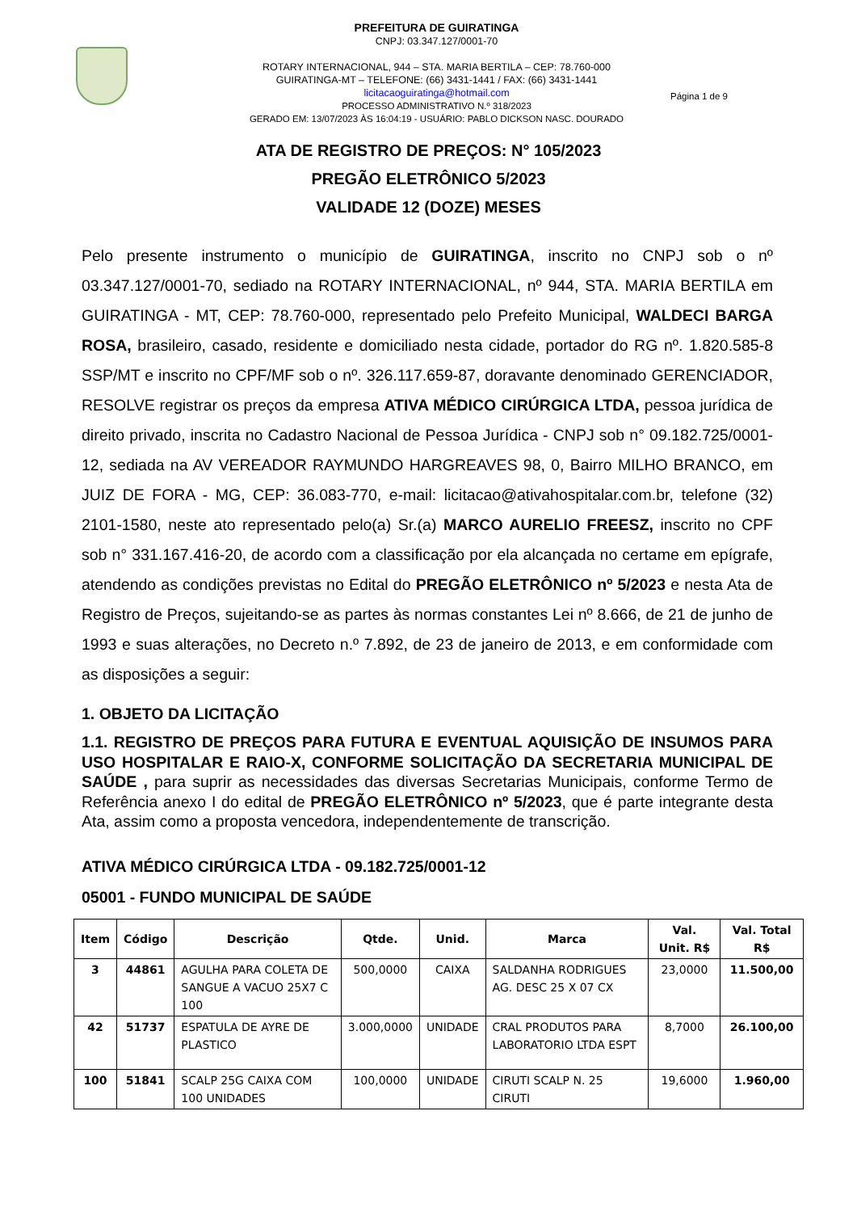PREFEITURA DE GUIRATINGA
CNPJ: 03.347.127/0001-70
ROTARY INTERNACIONAL, 944 – STA. MARIA BERTILA – CEP: 78.760-000
GUIRATINGA-MT – TELEFONE: (66) 3431-1441 / FAX: (66) 3431-1441
licitacaoguiratinga@hotmail.com
PROCESSO ADMINISTRATIVO N.º 318/2023
GERADO EM: 13/07/2023 ÀS 16:04:19 - USUÁRIO: PABLO DICKSON NASC. DOURADO
Página 1 de 9
ATA DE REGISTRO DE PREÇOS: N° 105/2023
PREGÃO ELETRÔNICO 5/2023
VALIDADE 12 (DOZE) MESES
Pelo presente instrumento o município de GUIRATINGA, inscrito no CNPJ sob o nº 03.347.127/0001-70, sediado na ROTARY INTERNACIONAL, nº 944, STA. MARIA BERTILA em GUIRATINGA - MT, CEP: 78.760-000, representado pelo Prefeito Municipal, WALDECI BARGA ROSA, brasileiro, casado, residente e domiciliado nesta cidade, portador do RG nº. 1.820.585-8 SSP/MT e inscrito no CPF/MF sob o nº. 326.117.659-87, doravante denominado GERENCIADOR, RESOLVE registrar os preços da empresa ATIVA MÉDICO CIRÚRGICA LTDA, pessoa jurídica de direito privado, inscrita no Cadastro Nacional de Pessoa Jurídica - CNPJ sob n° 09.182.725/0001-12, sediada na AV VEREADOR RAYMUNDO HARGREAVES 98, 0, Bairro MILHO BRANCO, em JUIZ DE FORA - MG, CEP: 36.083-770, e-mail: licitacao@ativahospitalar.com.br, telefone (32) 2101-1580, neste ato representado pelo(a) Sr.(a) MARCO AURELIO FREESZ, inscrito no CPF sob n° 331.167.416-20, de acordo com a classificação por ela alcançada no certame em epígrafe, atendendo as condições previstas no Edital do PREGÃO ELETRÔNICO nº 5/2023 e nesta Ata de Registro de Preços, sujeitando-se as partes às normas constantes Lei nº 8.666, de 21 de junho de 1993 e suas alterações, no Decreto n.º 7.892, de 23 de janeiro de 2013, e em conformidade com as disposições a seguir:
1. OBJETO DA LICITAÇÃO
1.1. REGISTRO DE PREÇOS PARA FUTURA E EVENTUAL AQUISIÇÃO DE INSUMOS PARA USO HOSPITALAR E RAIO-X, CONFORME SOLICITAÇÃO DA SECRETARIA MUNICIPAL DE SAÚDE , para suprir as necessidades das diversas Secretarias Municipais, conforme Termo de Referência anexo I do edital de PREGÃO ELETRÔNICO nº 5/2023, que é parte integrante desta Ata, assim como a proposta vencedora, independentemente de transcrição.
ATIVA MÉDICO CIRÚRGICA LTDA - 09.182.725/0001-12
05001 - FUNDO MUNICIPAL DE SAÚDE
| Item | Código | Descrição | Qtde. | Unid. | Marca | Val. Unit. R$ | Val. Total R$ |
| --- | --- | --- | --- | --- | --- | --- | --- |
| 3 | 44861 | AGULHA PARA COLETA DE SANGUE A VACUO 25X7 C 100 | 500,0000 | CAIXA | SALDANHA RODRIGUES AG. DESC 25 X 07 CX | 23,0000 | 11.500,00 |
| 42 | 51737 | ESPATULA DE AYRE DE PLASTICO | 3.000,0000 | UNIDADE | CRAL PRODUTOS PARA LABORATORIO LTDA ESPT | 8,7000 | 26.100,00 |
| 100 | 51841 | SCALP 25G CAIXA COM 100 UNIDADES | 100,0000 | UNIDADE | CIRUTI SCALP N. 25 CIRUTI | 19,6000 | 1.960,00 |